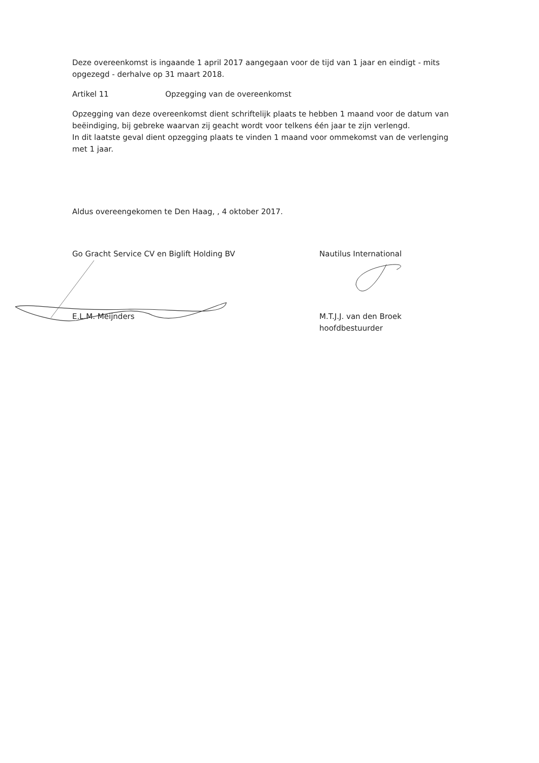Deze overeenkomst is ingaande 1 april 2017 aangegaan voor de tijd van 1 jaar en eindigt - mits opgezegd - derhalve op 31 maart 2018.
Artikel 11 Opzegging van de overeenkomst
Opzegging van deze overeenkomst dient schriftelijk plaats te hebben 1 maand voor de datum van beëindiging, bij gebreke waarvan zij geacht wordt voor telkens één jaar te zijn verlengd.
In dit laatste geval dient opzegging plaats te vinden 1 maand voor ommekomst van de verlenging met 1 jaar.
Aldus overeengekomen te Den Haag, , 4 oktober 2017.
Go Gracht Service CV en Biglift Holding BV
E.L.M. Meijnders
Nautilus International
M.T.J.J. van den Broek
hoofdbestuurder